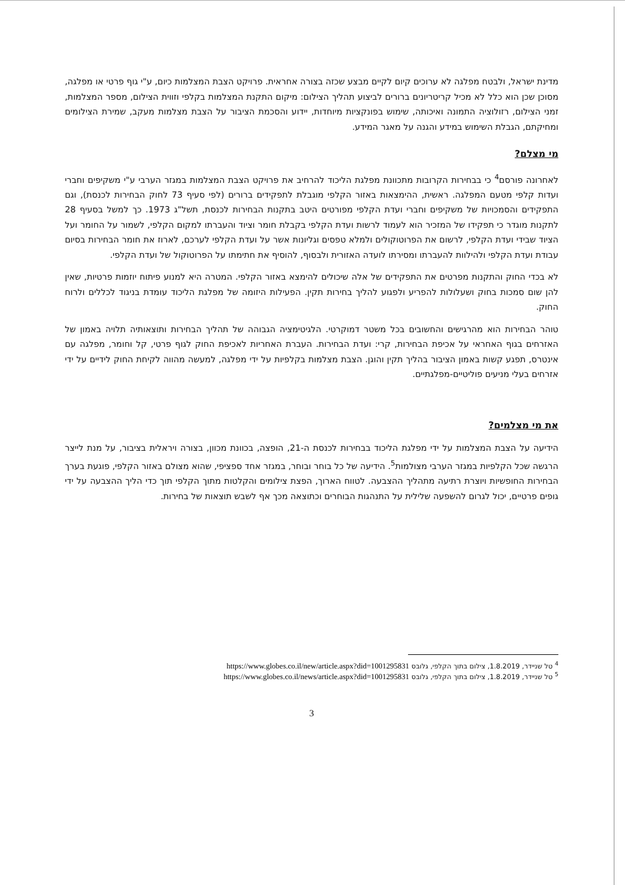מדינת ישראל, ולבטח מפלגה לא ערוכים קיום לקיים מבצע שכזה בצורה אחראית. פרויקט הצבת המצלמות כיום, ע"י גוף פרטי או מפלגה, מסוכן שכן הוא כלל לא מכיל קריטריונים ברורים לביצוע תהליך הצילום: מיקום התקנת המצלמות בקלפי וזווית הצילום, מספר המצלמות, זמני הצילום, רזולוציה התמונה ואיכותה, שימוש בפונקציות מיוחדות, יידוע והסכמת הציבור על הצבת מצלמות מעקב, שמירת הצילומים ומחיקתם, הגבלת השימוש במידע והגנה על מאגר המידע.
מי מצלם?
לאחרונה פורסם<sup>4</sup> כי בבחירות הקרובות מתכוונת מפלגת הליכוד להרחיב את פרויקט הצבת המצלמות במגזר הערבי ע"י משקיפים וחברי ועדות קלפי מטעם המפלגה. ראשית, ההימצאות באזור הקלפי מוגבלת לתפקידים ברורים (לפי סעיף 73 לחוק הבחירות לכנסת), וגם התפקידים והסמכויות של משקיפים וחברי ועדת הקלפי מפורטים היטב בתקנות הבחירות לכנסת, תשל"ג 1973. כך למשל בסעיף 28 לתקנות מוגדר כי תפקידו של המזכיר הוא לעמוד לרשות ועדת הקלפי בקבלת חומר וציוד והעברתו למקום הקלפי, לשמור על החומר ועל הציוד שבידי ועדת הקלפי, לרשום את הפרוטוקולים ולמלא טפסים וגליונות אשר על ועדת הקלפי לערכם, לארוז את חומר הבחירות בסיום עבודת ועדת הקלפי ולהילוות להעברתו ומסירתו לועדה האזורית ולבסוף, להוסיף את חתימתו על הפרוטוקול של ועדת הקלפי.
לא בכדי החוק והתקנות מפרטים את התפקידים של אלה שיכולים להימצא באזור הקלפי. המטרה היא למנוע פיתוח יוזמות פרטיות, שאין להן שום סמכות בחוק ושעלולות להפריע ולפגוע להליך בחירות תקין. הפעילות היזומה של מפלגת הליכוד עומדת בניגוד לכללים ולרוח החוק.
טוהר הבחירות הוא מהרגישים והחשובים בכל משטר דמוקרטי. הלגיטימציה הגבוהה של תהליך הבחירות ותוצאותיה תלויה באמון של האזרחים בגוף האחראי על אכיפת הבחירות, קרי: ועדת הבחירות. העברת האחריות לאכיפת החוק לגוף פרטי, קל וחומר, מפלגה עם אינטרס, תפגע קשות באמון הציבור בהליך תקין והוגן. הצבת מצלמות בקלפיות על ידי מפלגה, למעשה מהווה לקיחת החוק לידיים על ידי אזרחים בעלי מניעים פוליטיים-מפלגתיים.
את מי מצלמים?
הידיעה על הצבת המצלמות על ידי מפלגת הליכוד בבחירות לכנסת ה-21, הופצה, בכוונת מכוון, בצורה ויראלית בציבור, על מנת לייצר הרגשה שכל הקלפיות במגזר הערבי מצולמות<sup>5</sup>. הידיעה של כל בוחר ובוחר, במגזר אחד ספציפי, שהוא מצולם באזור הקלפי, פוגעת בערך הבחירות החופשיות ויוצרת רתיעה מתהליך ההצבעה. לטווח הארוך, הפצת צילומים והקלטות מתוך הקלפי תוך כדי הליך ההצבעה על ידי גופים פרטיים, יכול לגרום להשפעה שלילית על התנהגות הבוחרים וכתוצאה מכך אף לשבש תוצאות של בחירות.
<sup>4</sup> טל שניידר, 1.8.2019, צילום בתוך הקלפי, גלובס https://www.globes.co.il/new/article.aspx?did=1001295831
<sup>5</sup> טל שניידר, 1.8.2019, צילום בתוך הקלפי, גלובס https://www.globes.co.il/news/article.aspx?did=1001295831
3